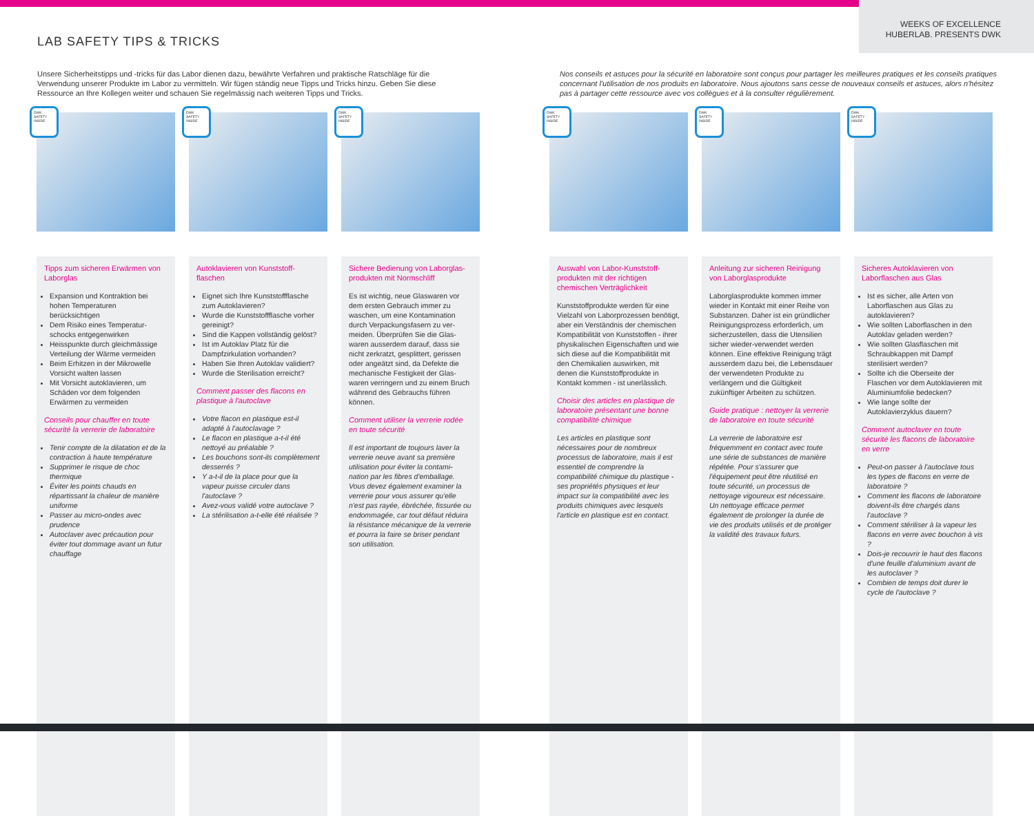WEEKS OF EXCELLENCE
HUBERLAB. PRESENTS DWK
LAB SAFETY TIPS & TRICKS
Unsere Sicherheitstipps und -tricks für das Labor dienen dazu, bewährte Verfahren und praktische Ratschläge für die Verwendung unserer Produkte im Labor zu vermitteln. Wir fügen ständig neue Tipps und Tricks hinzu. Geben Sie diese Ressource an Ihre Kollegen weiter und schauen Sie regelmässig nach weiteren Tipps und Tricks.
Nos conseils et astuces pour la sécurité en laboratoire sont conçus pour partager les meilleures pratiques et les conseils pratiques concernant l'utilisation de nos produits en laboratoire. Nous ajoutons sans cesse de nouveaux conseils et astuces, alors n'hésitez pas à partager cette ressource avec vos collègues et à la consulter régulièrement.
DWK SAFETY INSIDE
Tipps zum sicheren Erwärmen von Laborglas
Expansion und Kontraktion bei hohen Temperaturen berücksichtigen
Dem Risiko eines Temperatur-schocks entgegenwirken
Heisspunkte durch gleichmässige Verteilung der Wärme vermeiden
Beim Erhitzen in der Mikrowelle Vorsicht walten lassen
Mit Vorsicht autoklavieren, um Schäden vor dem folgenden Erwärmen zu vermeiden
Conseils pour chauffer en toute sécurité la verrerie de laboratoire
Tenir compte de la dilatation et de la contraction à haute température
Supprimer le risque de choc thermique
Éviter les points chauds en répartissant la chaleur de manière uniforme
Passer au micro-ondes avec prudence
Autoclaver avec précaution pour éviter tout dommage avant un futur chauffage
DWK SAFETY INSIDE
Autoklavieren von Kunststoff-flaschen
Eignet sich Ihre Kunststoffflasche zum Autoklavieren?
Wurde die Kunststoffflasche vorher gereinigt?
Sind die Kappen vollständig gelöst?
Ist im Autoklav Platz für die Dampfzirkulation vorhanden?
Haben Sie Ihren Autoklav validiert?
Wurde die Sterilisation erreicht?
Comment passer des flacons en plastique à l'autoclave
Votre flacon en plastique est-il adapté à l'autoclavage ?
Le flacon en plastique a-t-il été nettoyé au préalable ?
Les bouchons sont-ils complètement desserrés ?
Y a-t-il de la place pour que la vapeur puisse circuler dans l'autoclave ?
Avez-vous validé votre autoclave ?
La stérilisation a-t-elle été réalisée ?
DWK SAFETY INSIDE
Sichere Bedienung von Laborglas-produkten mit Normschliff
Es ist wichtig, neue Glaswaren vor dem ersten Gebrauch immer zu waschen, um eine Kontamination durch Verpackungsfasern zu ver-meiden. Überprüfen Sie die Glas-waren ausserdem darauf, dass sie nicht zerkratzt, gesplittert, gerissen oder angeätzt sind, da Defekte die mechanische Festigkeit der Glas-waren verringern und zu einem Bruch während des Gebrauchs führen können.
Comment utiliser la verrerie rodée en toute sécurité
Il est important de toujours laver la verrerie neuve avant sa première utilisation pour éviter la contami-nation par les fibres d'emballage. Vous devez également examiner la verrerie pour vous assurer qu'elle n'est pas rayée, ébréchée, fissurée ou endommagée, car tout défaut réduira la résistance mécanique de la verrerie et pourra la faire se briser pendant son utilisation.
DWK SAFETY INSIDE
Auswahl von Labor-Kunststoff-produkten mit der richtigen chemischen Verträglichkeit
Kunststoffprodukte werden für eine Vielzahl von Laborprozessen benötigt, aber ein Verständnis der chemischen Kompatibilität von Kunststoffen - ihrer physikalischen Eigenschaften und wie sich diese auf die Kompatibilität mit den Chemikalien auswirken, mit denen die Kunststoffprodukte in Kontakt kommen - ist unerlässlich.
Choisir des articles en plastique de laboratoire présentant une bonne compatibilité chimique
Les articles en plastique sont nécessaires pour de nombreux processus de laboratoire, mais il est essentiel de comprendre la compatibilité chimique du plastique - ses propriétés physiques et leur impact sur la compatibilité avec les produits chimiques avec lesquels l'article en plastique est en contact.
DWK SAFETY INSIDE
Anleitung zur sicheren Reinigung von Laborglasprodukte
Laborglasprodukte kommen immer wieder in Kontakt mit einer Reihe von Substanzen. Daher ist ein gründlicher Reinigungsprozess erforderlich, um sicherzustellen, dass die Utensilien sicher wieder-verwendet werden können. Eine effektive Reinigung trägt ausserdem dazu bei, die Lebensdauer der verwendeten Produkte zu verlängern und die Gültigkeit zukünftiger Arbeiten zu schützen.
Guide pratique : nettoyer la verrerie de laboratoire en toute sécurité
La verrerie de laboratoire est fréquemment en contact avec toute une série de substances de manière répétée. Pour s'assurer que l'équipement peut être réutilisé en toute sécurité, un processus de nettoyage vigoureux est nécessaire. Un nettoyage efficace permet également de prolonger la durée de vie des produits utilisés et de protéger la validité des travaux futurs.
DWK SAFETY INSIDE
Sicheres Autoklavieren von Laborflaschen aus Glas
Ist es sicher, alle Arten von Laborflaschen aus Glas zu autoklavieren?
Wie sollten Laborflaschen in den Autoklav geladen werden?
Wie sollten Glasflaschen mit Schraubkappen mit Dampf sterilisiert werden?
Sollte ich die Oberseite der Flaschen vor dem Autoklavieren mit Aluminiumfolie bedecken?
Wie lange sollte der Autoklavierzyklus dauern?
Comment autoclaver en toute sécurité les flacons de laboratoire en verre
Peut-on passer à l'autoclave tous les types de flacons en verre de laboratoire ?
Comment les flacons de laboratoire doivent-ils être chargés dans l'autoclave ?
Comment stériliser à la vapeur les flacons en verre avec bouchon à vis ?
Dois-je recouvrir le haut des flacons d'une feuille d'aluminium avant de les autoclaver ?
Combien de temps doit durer le cycle de l'autoclave ?